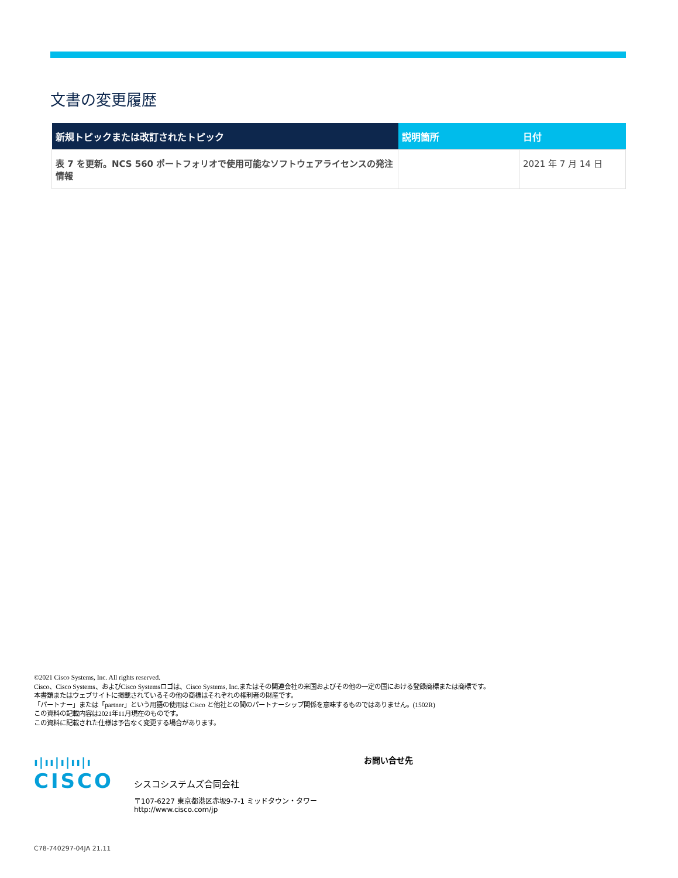文書の変更履歴
| 新規トピックまたは改訂されたトピック | 説明箇所 | 日付 |
| --- | --- | --- |
| 表 7 を更新。NCS 560 ポートフォリオで使用可能なソフトウェアライセンスの発注情報 | | 2021 年 7 月 14 日 |
©2021 Cisco Systems, Inc. All rights reserved.
Cisco、Cisco Systems、およびCisco Systemsロゴは、Cisco Systems, Inc.またはその関連会社の米国およびその他の一定の国における登録商標または商標です。
本書類またはウェブサイトに掲載されているその他の商標はそれぞれの権利者の財産です。
「パートナー」または「partner」という用語の使用は Cisco と他社との間のパートナーシップ関係を意味するものではありません。(1502R)
この資料の記載内容は2021年11月現在のものです。
この資料に記載された仕様は予告なく変更する場合があります。
ı|ıı|ı|ıı|ı
CISCO
お問い合せ先
シスコシステムズ合同会社
〒107‐6227 東京都港区赤坂9-7-1 ミッドタウン・タワー
http://www.cisco.com/jp
C78-740297-04JA 21.11